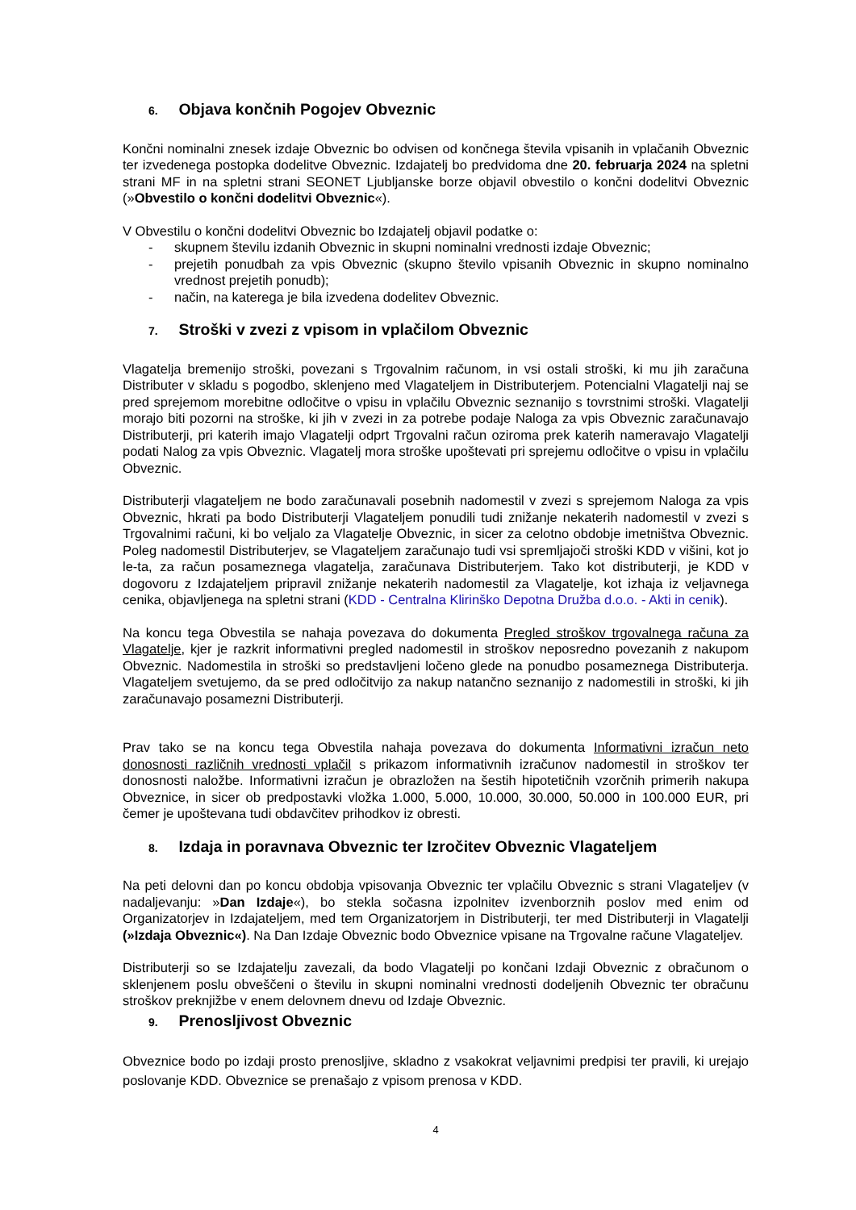6. Objava končnih Pogojev Obveznic
Končni nominalni znesek izdaje Obveznic bo odvisen od končnega števila vpisanih in vplačanih Obveznic ter izvedenega postopka dodelitve Obveznic. Izdajatelj bo predvidoma dne 20. februarja 2024 na spletni strani MF in na spletni strani SEONET Ljubljanske borze objavil obvestilo o končni dodelitvi Obveznic (»Obvestilo o končni dodelitvi Obveznic«).
V Obvestilu o končni dodelitvi Obveznic bo Izdajatelj objavil podatke o:
- skupnem številu izdanih Obveznic in skupni nominalni vrednosti izdaje Obveznic;
- prejetih ponudbah za vpis Obveznic (skupno število vpisanih Obveznic in skupno nominalno vrednost prejetih ponudb);
- način, na katerega je bila izvedena dodelitev Obveznic.
7. Stroški v zvezi z vpisom in vplačilom Obveznic
Vlagatelja bremenijo stroški, povezani s Trgovalnim računom, in vsi ostali stroški, ki mu jih zaračuna Distributer v skladu s pogodbo, sklenjeno med Vlagateljem in Distributerjem. Potencialni Vlagatelji naj se pred sprejemom morebitne odločitve o vpisu in vplačilu Obveznic seznanijo s tovrstnimi stroški. Vlagatelji morajo biti pozorni na stroške, ki jih v zvezi in za potrebe podaje Naloga za vpis Obveznic zaračunavajo Distributerji, pri katerih imajo Vlagatelji odprt Trgovalni račun oziroma prek katerih nameravajo Vlagatelji podati Nalog za vpis Obveznic. Vlagatelj mora stroške upoštevati pri sprejemu odločitve o vpisu in vplačilu Obveznic.
Distributerji vlagateljem ne bodo zaračunavali posebnih nadomestil v zvezi s sprejemom Naloga za vpis Obveznic, hkrati pa bodo Distributerji Vlagateljem ponudili tudi znižanje nekaterih nadomestil v zvezi s Trgovalnimi računi, ki bo veljalo za Vlagatelje Obveznic, in sicer za celotno obdobje imetništva Obveznic. Poleg nadomestil Distributerjev, se Vlagateljem zaračunajo tudi vsi spremljajoči stroški KDD v višini, kot jo le-ta, za račun posameznega vlagatelja, zaračunava Distributerjem. Tako kot distributerji, je KDD v dogovoru z Izdajateljem pripravil znižanje nekaterih nadomestil za Vlagatelje, kot izhaja iz veljavnega cenika, objavljenega na spletni strani (KDD - Centralna Klirinško Depotna Družba d.o.o. - Akti in cenik).
Na koncu tega Obvestila se nahaja povezava do dokumenta Pregled stroškov trgovalnega računa za Vlagatelje, kjer je razkrit informativni pregled nadomestil in stroškov neposredno povezanih z nakupom Obveznic. Nadomestila in stroški so predstavljeni ločeno glede na ponudbo posameznega Distributerja. Vlagateljem svetujemo, da se pred odločitvijo za nakup natančno seznanijo z nadomestili in stroški, ki jih zaračunavajo posamezni Distributerji.
Prav tako se na koncu tega Obvestila nahaja povezava do dokumenta Informativni izračun neto donosnosti različnih vrednosti vplačil s prikazom informativnih izračunov nadomestil in stroškov ter donosnosti naložbe. Informativni izračun je obrazložen na šestih hipotetičnih vzorčnih primerih nakupa Obveznice, in sicer ob predpostavki vložka 1.000, 5.000, 10.000, 30.000, 50.000 in 100.000 EUR, pri čemer je upoštevana tudi obdavčitev prihodkov iz obresti.
8. Izdaja in poravnava Obveznic ter Izročitev Obveznic Vlagateljem
Na peti delovni dan po koncu obdobja vpisovanja Obveznic ter vplačilu Obveznic s strani Vlagateljev (v nadaljevanju: »Dan Izdaje«), bo stekla sočasna izpolnitev izvenborznih poslov med enim od Organizatorjev in Izdajateljem, med tem Organizatorjem in Distributerji, ter med Distributerji in Vlagatelji (»Izdaja Obveznic«). Na Dan Izdaje Obveznic bodo Obveznice vpisane na Trgovalne račune Vlagateljev.
Distributerji so se Izdajatelju zavezali, da bodo Vlagatelji po končani Izdaji Obveznic z obračunom o sklenjenem poslu obveščeni o številu in skupni nominalni vrednosti dodeljenih Obveznic ter obračunu stroškov preknjižbe v enem delovnem dnevu od Izdaje Obveznic.
9. Prenosljivost Obveznic
Obveznice bodo po izdaji prosto prenosljive, skladno z vsakokrat veljavnimi predpisi ter pravili, ki urejajo poslovanje KDD. Obveznice se prenašajo z vpisom prenosa v KDD.
4